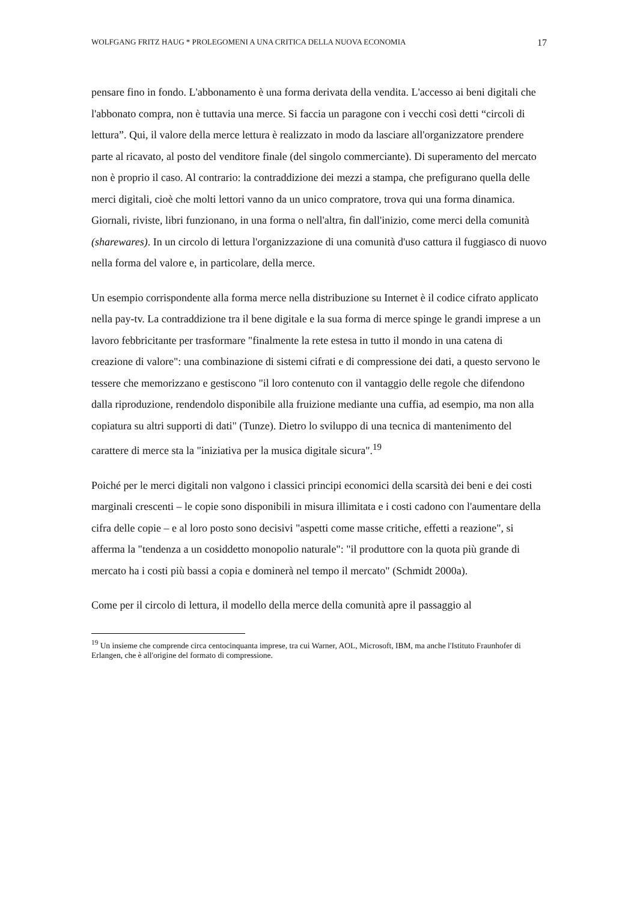WOLFGANG FRITZ HAUG * PROLEGOMENI A UNA CRITICA DELLA NUOVA ECONOMIA 17
pensare fino in fondo. L'abbonamento è una forma derivata della vendita. L'accesso ai beni digitali che l'abbonato compra, non è tuttavia una merce. Si faccia un paragone con i vecchi così detti “circoli di lettura”. Qui, il valore della merce lettura è realizzato in modo da lasciare all'organizzatore prendere parte al ricavato, al posto del venditore finale (del singolo commerciante). Di superamento del mercato non è proprio il caso. Al contrario: la contraddizione dei mezzi a stampa, che prefigurano quella delle merci digitali, cioè che molti lettori vanno da un unico compratore, trova qui una forma dinamica. Giornali, riviste, libri funzionano, in una forma o nell'altra, fin dall'inizio, come merci della comunità (sharewares). In un circolo di lettura l'organizzazione di una comunità d'uso cattura il fuggiasco di nuovo nella forma del valore e, in particolare, della merce.
Un esempio corrispondente alla forma merce nella distribuzione su Internet è il codice cifrato applicato nella pay-tv. La contraddizione tra il bene digitale e la sua forma di merce spinge le grandi imprese a un lavoro febbricitante per trasformare "finalmente la rete estesa in tutto il mondo in una catena di creazione di valore": una combinazione di sistemi cifrati e di compressione dei dati, a questo servono le tessere che memorizzano e gestiscono "il loro contenuto con il vantaggio delle regole che difendono dalla riproduzione, rendendolo disponibile alla fruizione mediante una cuffia, ad esempio, ma non alla copiatura su altri supporti di dati" (Tunze). Dietro lo sviluppo di una tecnica di mantenimento del carattere di merce sta la "iniziativa per la musica digitale sicura".<sup>19</sup>
Poiché per le merci digitali non valgono i classici principi economici della scarsità dei beni e dei costi marginali crescenti – le copie sono disponibili in misura illimitata e i costi cadono con l'aumentare della cifra delle copie – e al loro posto sono decisivi "aspetti come masse critiche, effetti a reazione", si afferma la "tendenza a un cosiddetto monopolio naturale": "il produttore con la quota più grande di mercato ha i costi più bassi a copia e dominerà nel tempo il mercato" (Schmidt 2000a).
Come per il circolo di lettura, il modello della merce della comunità apre il passaggio al
<sup>19</sup> Un insieme che comprende circa centocinquanta imprese, tra cui Warner, AOL, Microsoft, IBM, ma anche l'Istituto Fraunhofer di Erlangen, che è all'origine del formato di compressione.